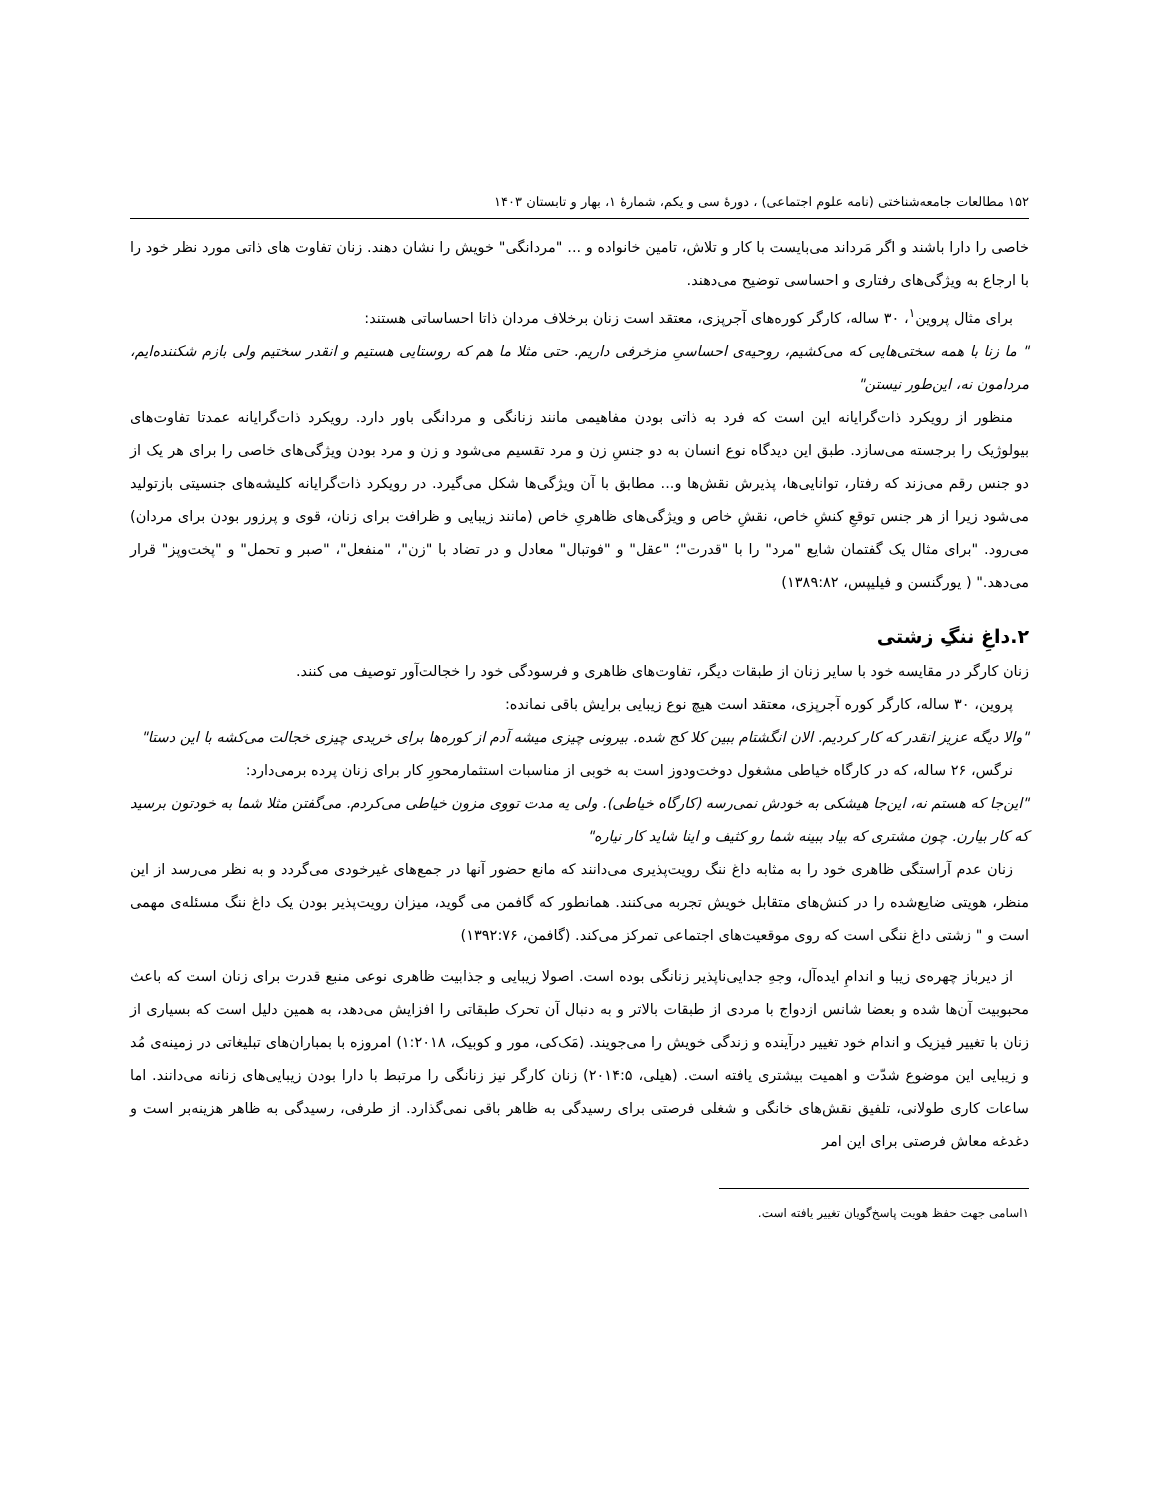۱۵۲ مطالعات جامعه‌شناختی (نامه علوم اجتماعی) ، دورهٔ سی و یکم، شمارهٔ ۱، بهار و تابستان ۱۴۰۳
خاصی را دارا باشند و اگر مَرداند می‌بایست با کار و تلاش، تامین خانواده و ... "مردانگی" خویش را نشان دهند. زنان تفاوت های ذاتی مورد نظر خود را با ارجاع به ویژگی‌های رفتاری و احساسی توضیح می‌دهند.
برای مثال پروین<sup>۱</sup>، ۳۰ ساله، کارگر کوره‌های آجرپزی، معتقد است زنان برخلاف مردان ذاتا احساساتی هستند:
" ما زنا با همه سختی‌هایی که می‌کشیم، روحیه‌ی احساسیِ مزخرفی داریم. حتی مثلا ما هم که روستایی هستیم و انقدر سختیم ولی بازم شکننده‌ایم، مردامون نه، این‌طور نیستن"
منظور از رویکرد ذات‌گرایانه این است که فرد به ذاتی بودن مفاهیمی مانند زنانگی و مردانگی باور دارد. رویکرد ذات‌گرایانه عمدتا تفاوت‌های بیولوژیک را برجسته می‌سازد. طبق این دیدگاه نوع انسان به دو جنسِ زن و مرد تقسیم می‌شود و زن و مرد بودن ویژگی‌های خاصی را برای هر یک از دو جنس رقم می‌زند که رفتار، توانایی‌ها، پذیرش نقش‌ها و... مطابق با آن ویژگی‌ها شکل می‌گیرد. در رویکرد ذات‌گرایانه کلیشه‌های جنسیتی بازتولید می‌شود زیرا از هر جنس توقعِ کنشِ خاص، نقشِ خاص و ویژگی‌های ظاهریِ خاص (مانند زیبایی و ظرافت برای زنان، قوی و پرزور بودن برای مردان) می‌رود. "برای مثال یک گفتمان شایع "مرد" را با "قدرت"؛ "عقل" و "فوتبال" معادل و در تضاد با "زن"، "منفعل"، "صبر و تحمل" و "پخت‌وپز" قرار می‌دهد." ( یورگنسن و فیلیپس، ۱۳۸۹:۸۲)
۲.داغِ ننگِ زشتی
زنان کارگر در مقایسه خود با سایر زنان از طبقات دیگر، تفاوت‌های ظاهری و فرسودگی خود را خجالت‌آور توصیف می کنند.
پروین، ۳۰ ساله، کارگر کوره آجرپزی، معتقد است هیچ نوع زیبایی برایش باقی نمانده:
"والا دیگه عزیز انقدر که کار کردیم. الان انگشتام ببین کلا کج شده. بیرونی چیزی میشه آدم از کوره‌ها برای خریدی چیزی خجالت می‌کشه با این دستا"
نرگس، ۲۶ ساله، که در کارگاه خیاطی مشغول دوخت‌ودوز است به خوبی از مناسبات استثمارمحورِ کار برای زنان پرده برمی‌دارد:
"این‌جا که هستم نه، این‌جا هیشکی به خودش نمی‌رسه (کارگاه خیاطی). ولی یه مدت تووی مزون خیاطی می‌کردم. می‌گفتن مثلا شما به خودتون برسید که کار بیارن. چون مشتری که بیاد ببینه شما رو کثیف و اینا شاید کار نیاره"
زنان عدم آراستگی ظاهری خود را به مثابه داغ ننگ رویت‌پذیری می‌دانند که مانع حضور آنها در جمع‌های غیرخودی می‌گردد و به نظر می‌رسد از این منظر، هویتی ضایع‌شده را در کنش‌های متقابل خویش تجربه می‌کنند. همانطور که گافمن می گوید، میزان رویت‌پذیر بودن یک داغ ننگ مسئله‌ی مهمی است و " زشتی داغ ننگی است که روی موقعیت‌های اجتماعی تمرکز می‌کند. (گافمن، ۱۳۹۲:۷۶)
از دیرباز چهره‌ی زیبا و اندامِ ایده‌آل، وجهِ جدایی‌ناپذیر زنانگی بوده است. اصولا زیبایی و جذابیت ظاهری نوعی منبع قدرت برای زنان است که باعث محبوبیت آن‌ها شده و بعضا شانس ازدواج با مردی از طبقات بالاتر و به دنبال آن تحرک طبقاتی را افزایش می‌دهد، به همین دلیل است که بسیاری از زنان با تغییر فیزیک و اندام خود تغییر درآینده و زندگی خویش را می‌جویند. (مَک‌کی، مور و کوبیک، ۱:۲۰۱۸) امروزه با بمباران‌های تبلیغاتی در زمینه‌ی مُد و زیبایی این موضوع شدّت و اهمیت بیشتری یافته است. (هیلی، ۲۰۱۴:۵) زنان کارگر نیز زنانگی را مرتبط با دارا بودن زیبایی‌های زنانه می‌دانند. اما ساعات کاری طولانی، تلفیق نقش‌های خانگی و شغلی فرصتی برای رسیدگی به ظاهر باقی نمی‌گذارد. از طرفی، رسیدگی به ظاهر هزینه‌بر است و دغدغه معاش فرصتی برای این امر
۱اسامی جهت حفظ هویت پاسخ‌گویان تغییر یافته است.